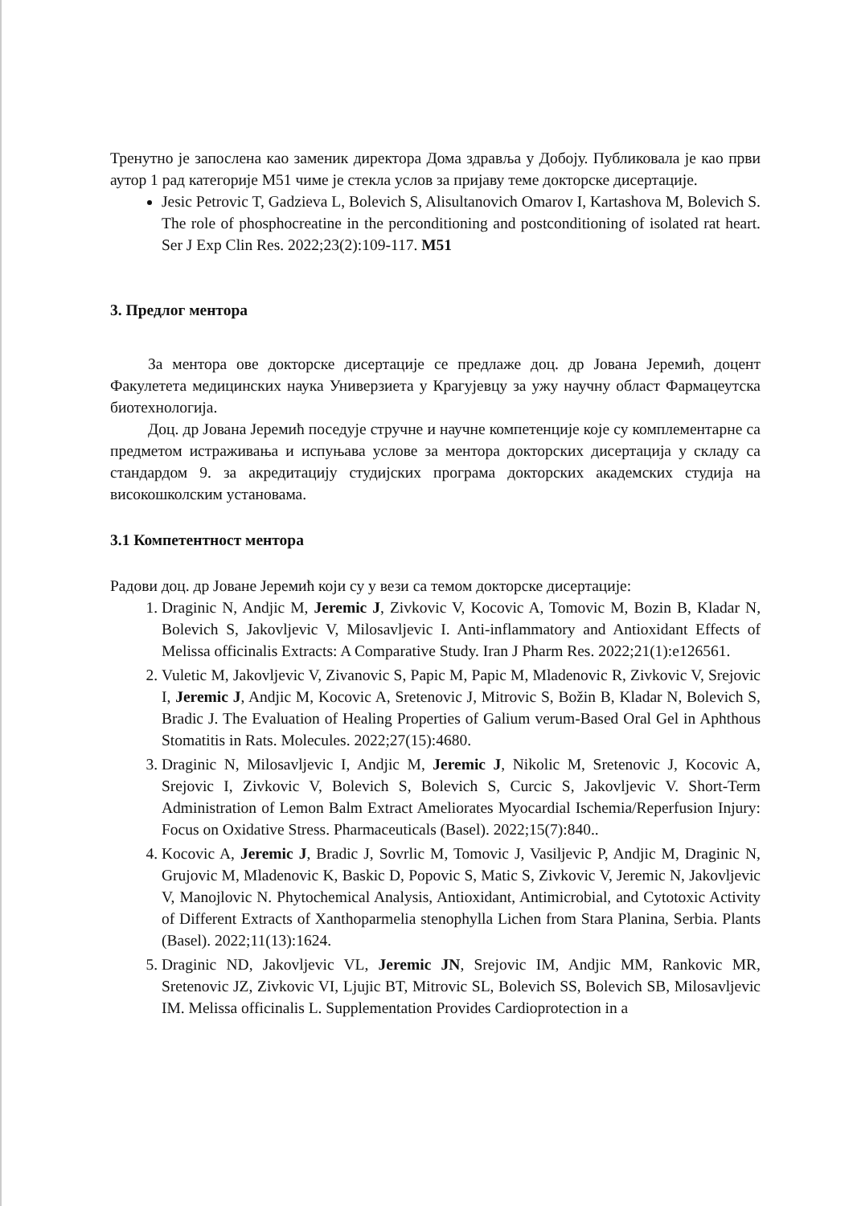Тренутно је запослена као заменик директора Дома здравља у Добоју. Публиковала је као први аутор 1 рад категорије М51 чиме је стекла услов за пријаву теме докторске дисертације.
Jesic Petrovic T, Gadzieva L, Bolevich S, Alisultanovich Omarov I, Kartashova M, Bolevich S. The role of phosphocreatine in the perconditioning and postconditioning of isolated rat heart. Ser J Exp Clin Res. 2022;23(2):109-117. M51
3. Предлог ментора
За ментора ове докторске дисертације се предлаже доц. др Јована Јеремић, доцент Факулетета медицинских наука Универзиета у Крагујевцу за ужу научну област Фармацеутска биотехнологија.
Доц. др Јована Јеремић поседује стручне и научне компетенције које су комплементарне са предметом истраживања и испуњава услове за ментора докторских дисертација у складу са стандардом 9. за акредитацију студијских програма докторских академских студија на високошколским установама.
3.1 Компетентност ментора
Радови доц. др Јоване Јеремић који су у вези са темом докторске дисертације:
1. Draginic N, Andjic M, Jeremic J, Zivkovic V, Kocovic A, Tomovic M, Bozin B, Kladar N, Bolevich S, Jakovljevic V, Milosavljevic I. Anti-inflammatory and Antioxidant Effects of Melissa officinalis Extracts: A Comparative Study. Iran J Pharm Res. 2022;21(1):e126561.
2. Vuletic M, Jakovljevic V, Zivanovic S, Papic M, Papic M, Mladenovic R, Zivkovic V, Srejovic I, Jeremic J, Andjic M, Kocovic A, Sretenovic J, Mitrovic S, Božin B, Kladar N, Bolevich S, Bradic J. The Evaluation of Healing Properties of Galium verum-Based Oral Gel in Aphthous Stomatitis in Rats. Molecules. 2022;27(15):4680.
3. Draginic N, Milosavljevic I, Andjic M, Jeremic J, Nikolic M, Sretenovic J, Kocovic A, Srejovic I, Zivkovic V, Bolevich S, Bolevich S, Curcic S, Jakovljevic V. Short-Term Administration of Lemon Balm Extract Ameliorates Myocardial Ischemia/Reperfusion Injury: Focus on Oxidative Stress. Pharmaceuticals (Basel). 2022;15(7):840..
4. Kocovic A, Jeremic J, Bradic J, Sovrlic M, Tomovic J, Vasiljevic P, Andjic M, Draginic N, Grujovic M, Mladenovic K, Baskic D, Popovic S, Matic S, Zivkovic V, Jeremic N, Jakovljevic V, Manojlovic N. Phytochemical Analysis, Antioxidant, Antimicrobial, and Cytotoxic Activity of Different Extracts of Xanthoparmelia stenophylla Lichen from Stara Planina, Serbia. Plants (Basel). 2022;11(13):1624.
5. Draginic ND, Jakovljevic VL, Jeremic JN, Srejovic IM, Andjic MM, Rankovic MR, Sretenovic JZ, Zivkovic VI, Ljujic BT, Mitrovic SL, Bolevich SS, Bolevich SB, Milosavljevic IM. Melissa officinalis L. Supplementation Provides Cardioprotection in a